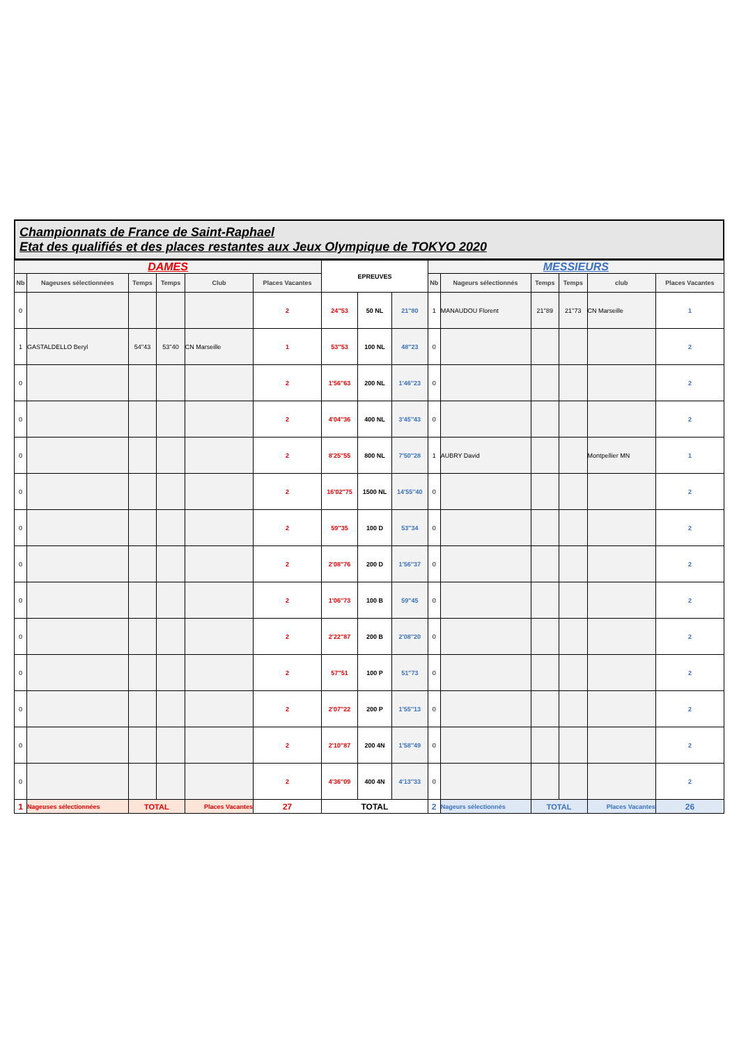Championnats de France de Saint-Raphael
Etat des qualifiés et des places restantes aux Jeux Olympique de TOKYO 2020
| DAMES | | | | | | EPREUVES | | | MESSIEURS | | | | | |
| Nb | Nageuses sélectionnées | Temps | Temps | Club | Places Vacantes | | | | Nb | Nageurs sélectionnés | Temps | Temps | club | Places Vacantes |
| 0 | | | | | 2 | 24''53 | 50 NL | 21''80 | 1 | MANAUDOU Florent | 21''89 | 21''73 | CN Marseille | 1 |
| 1 | GASTALDELLO Beryl | 54''43 | 53''40 | CN Marseille | 1 | 53''53 | 100 NL | 48''23 | 0 | | | | | 2 |
| 0 | | | | | 2 | 1'56''63 | 200 NL | 1'46''23 | 0 | | | | | 2 |
| 0 | | | | | 2 | 4'04''36 | 400 NL | 3'45''43 | 0 | | | | | 2 |
| 0 | | | | | 2 | 8'25''55 | 800 NL | 7'50''28 | 1 | AUBRY David | | | Montpellier MN | 1 |
| 0 | | | | | 2 | 16'02''75 | 1500 NL | 14'55''40 | 0 | | | | | 2 |
| 0 | | | | | 2 | 59''35 | 100 D | 53''34 | 0 | | | | | 2 |
| 0 | | | | | 2 | 2'08''76 | 200 D | 1'56''37 | 0 | | | | | 2 |
| 0 | | | | | 2 | 1'06''73 | 100 B | 59''45 | 0 | | | | | 2 |
| 0 | | | | | 2 | 2'22''87 | 200 B | 2'08''20 | 0 | | | | | 2 |
| 0 | | | | | 2 | 57''51 | 100 P | 51''73 | 0 | | | | | 2 |
| 0 | | | | | 2 | 2'07''22 | 200 P | 1'55''13 | 0 | | | | | 2 |
| 0 | | | | | 2 | 2'10''87 | 200 4N | 1'58''49 | 0 | | | | | 2 |
| 0 | | | | | 2 | 4'36''09 | 400 4N | 4'13''33 | 0 | | | | | 2 |
| 1 | Nageuses sélectionnées | TOTAL | | Places Vacantes | 27 | TOTAL | | | 2 | Nageurs sélectionnés | TOTAL | | Places Vacantes | 26 |